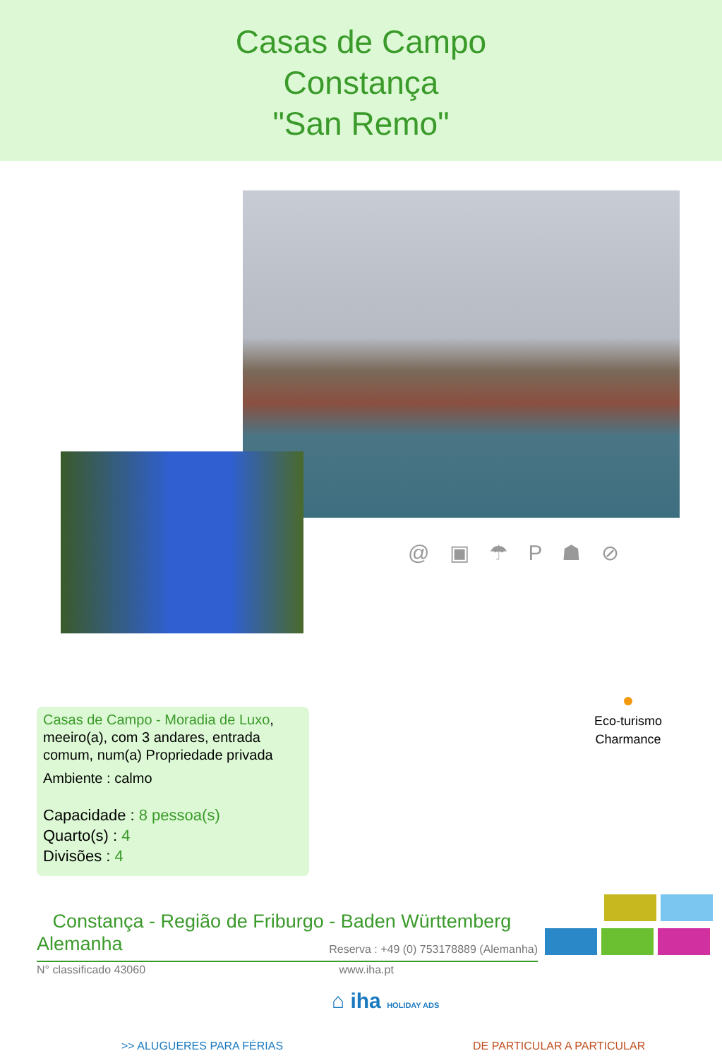Casas de Campo
Constança
"San Remo"
@ ▣ ☂ P ☗ ⊘
Casas de Campo - Moradia de Luxo, meeiro(a), com 3 andares, entrada comum, num(a) Propriedade privada
Ambiente : calmo
Capacidade : 8 pessoa(s)
Quarto(s) : 4
Divisões : 4
●
Eco-turismo
Charmance
Constança - Região de Friburgo - Baden Württemberg
Alemanha Reserva : +49 (0) 753178889 (Alemanha)
N° classificado 43060 www.iha.pt
⌂ iha HOLIDAY ADS
>> ALUGUERES PARA FÉRIAS DE PARTICULAR A PARTICULAR